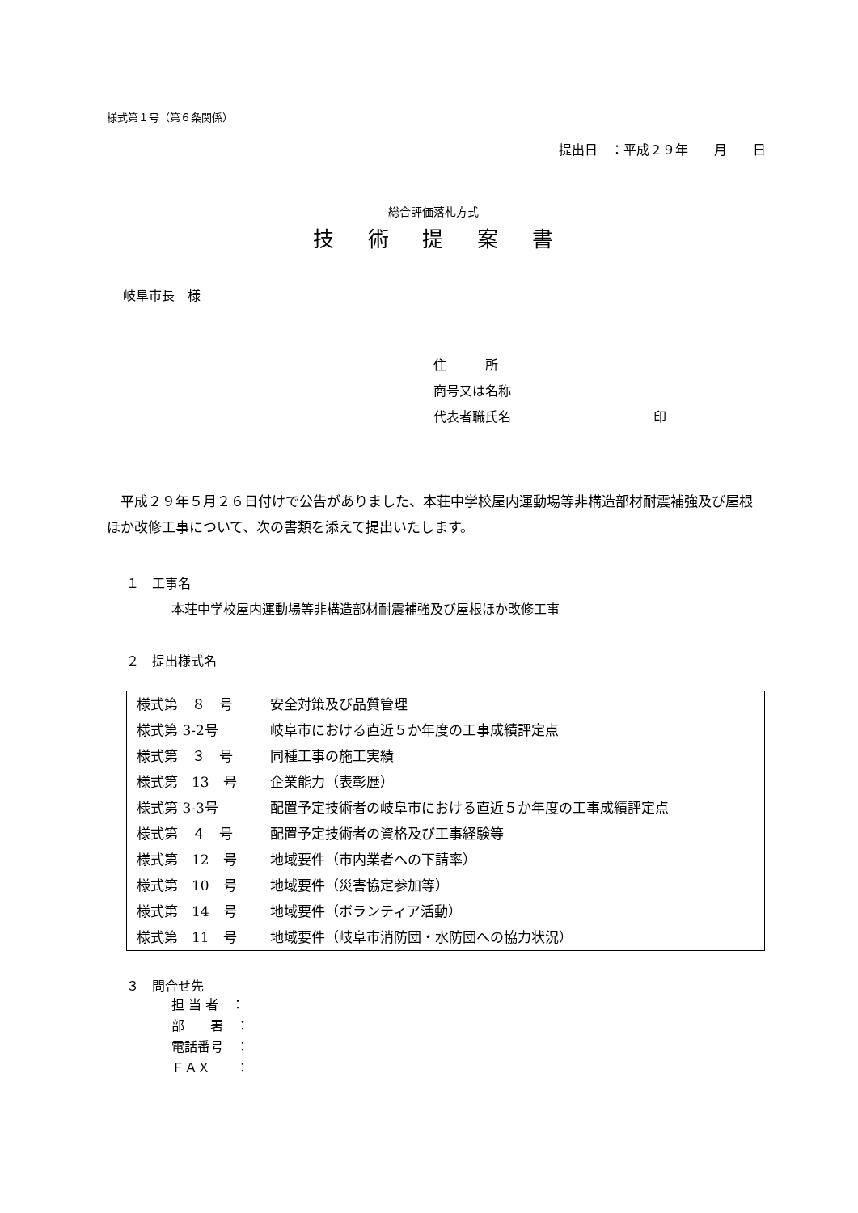様式第１号（第６条関係）
提出日　：平成２９年　　月　　日
総合評価落札方式
技術提案書
岐阜市長　様
住　　　所
商号又は名称
代表者職氏名　　印
平成２９年５月２６日付けで公告がありました、本荘中学校屋内運動場等非構造部材耐震補強及び屋根ほか改修工事について、次の書類を添えて提出いたします。
１　工事名
本荘中学校屋内運動場等非構造部材耐震補強及び屋根ほか改修工事
２　提出様式名
| 様式第 ８ 号 | 安全対策及び品質管理 |
| 様式第 3-2号 | 岐阜市における直近５か年度の工事成績評定点 |
| 様式第 ３ 号 | 同種工事の施工実績 |
| 様式第 13 号 | 企業能力（表彰歴） |
| 様式第 3-3号 | 配置予定技術者の岐阜市における直近５か年度の工事成績評定点 |
| 様式第 ４ 号 | 配置予定技術者の資格及び工事経験等 |
| 様式第 12 号 | 地域要件（市内業者への下請率） |
| 様式第 10 号 | 地域要件（災害協定参加等） |
| 様式第 14 号 | 地域要件（ボランティア活動） |
| 様式第 11 号 | 地域要件（岐阜市消防団・水防団への協力状況） |
３　問合せ先
担 当 者　：
部　　署　：
電話番号　：
ＦＡＸ　　：